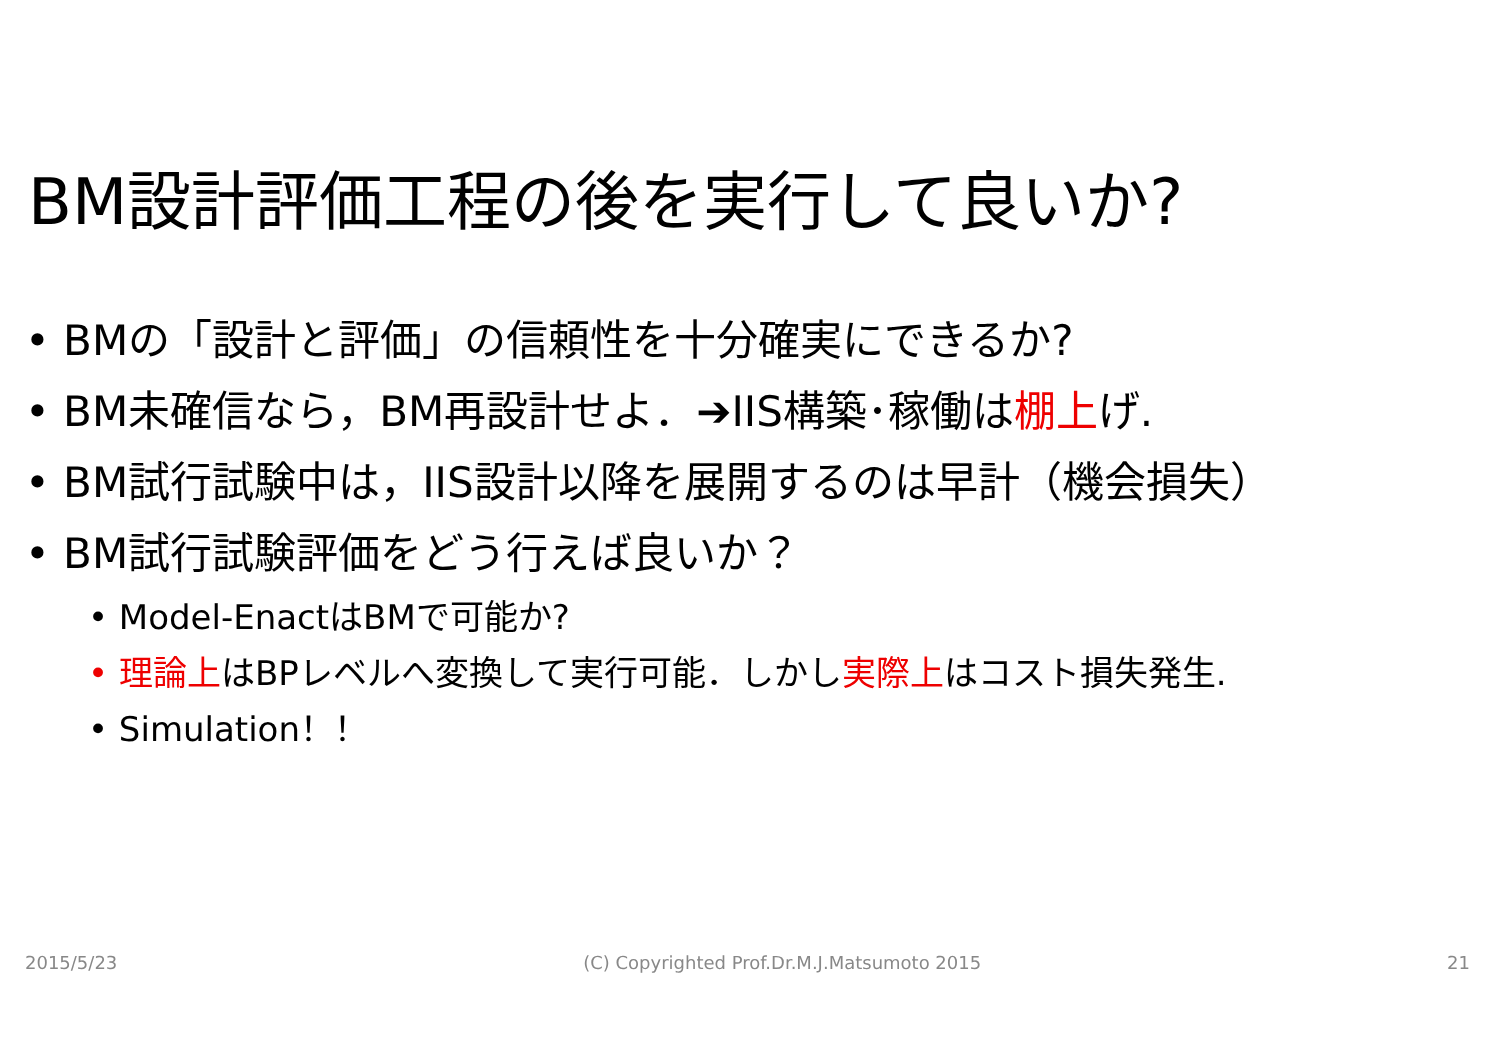BM設計評価工程の後を実行して良いか?
• BMの「設計と評価」の信頼性を十分確実にできるか?
• BM未確信なら，BM再設計せよ．➔IIS構築･稼働は棚上げ.
• BM試行試験中は，IIS設計以降を展開するのは早計（機会損失）
• BM試行試験評価をどう行えば良いか？
• Model-EnactはBMで可能か?
• 理論上はBPレベルへ変換して実行可能．しかし実際上はコスト損失発生.
• Simulation！！
2015/5/23 (C) Copyrighted Prof.Dr.M.J.Matsumoto 2015 21